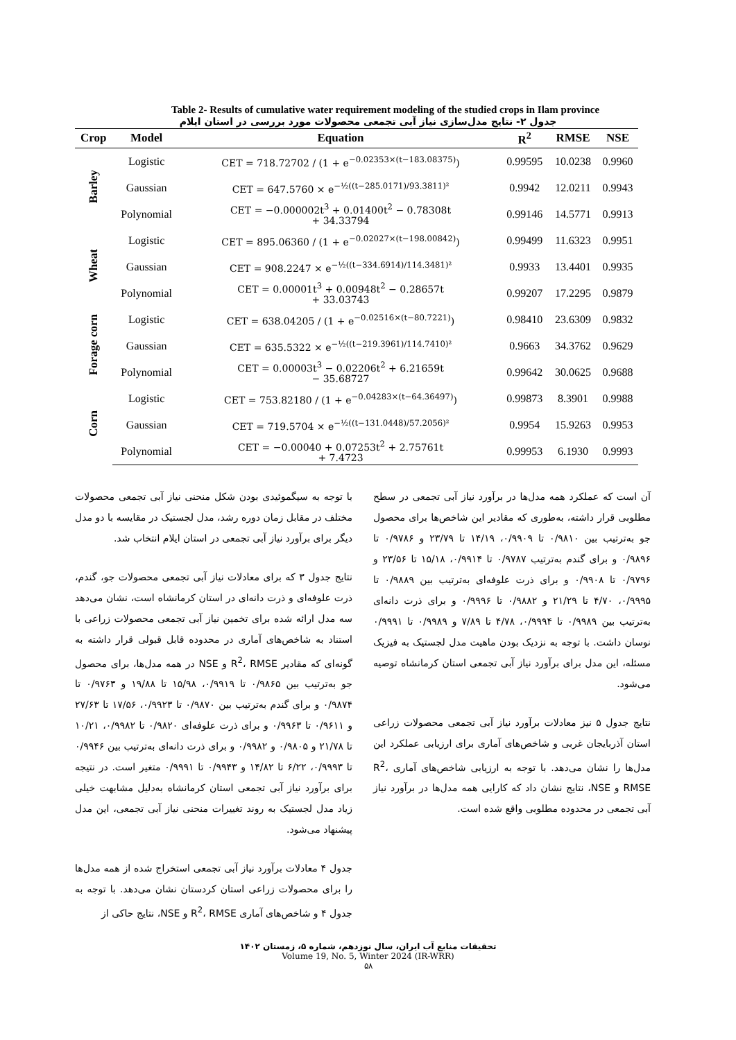Table 2- Results of cumulative water requirement modeling of the studied crops in Ilam province
جدول ۲- نتایج مدل‌سازی نیاز آبی تجمعی محصولات مورد بررسی در استان ایلام
| Crop | Model | Equation | R<sup>2</sup> | RMSE | NSE |
| --- | --- | --- | --- | --- | --- |
| Barley | Logistic | CET = 718.72702 / (1 + e<sup>−0.02353×(t−183.08375)</sup>) | 0.99595 | 10.0238 | 0.9960 |
| | Gaussian | CET = 647.5760 × e<sup>−½((t−285.0171)/93.3811)²</sup> | 0.9942 | 12.0211 | 0.9943 |
| | Polynomial | CET = −0.000002t<sup>3</sup> + 0.01400t<sup>2</sup> − 0.78308t + 34.33794 | 0.99146 | 14.5771 | 0.9913 |
| Wheat | Logistic | CET = 895.06360 / (1 + e<sup>−0.02027×(t−198.00842)</sup>) | 0.99499 | 11.6323 | 0.9951 |
| | Gaussian | CET = 908.2247 × e<sup>−½((t−334.6914)/114.3481)²</sup> | 0.9933 | 13.4401 | 0.9935 |
| | Polynomial | CET = 0.00001t<sup>3</sup> + 0.00948t<sup>2</sup> − 0.28657t + 33.03743 | 0.99207 | 17.2295 | 0.9879 |
| Forage corn | Logistic | CET = 638.04205 / (1 + e<sup>−0.02516×(t−80.7221)</sup>) | 0.98410 | 23.6309 | 0.9832 |
| | Gaussian | CET = 635.5322 × e<sup>−½((t−219.3961)/114.7410)²</sup> | 0.9663 | 34.3762 | 0.9629 |
| | Polynomial | CET = 0.00003t<sup>3</sup> − 0.02206t<sup>2</sup> + 6.21659t − 35.68727 | 0.99642 | 30.0625 | 0.9688 |
| Corn | Logistic | CET = 753.82180 / (1 + e<sup>−0.04283×(t−64.36497)</sup>) | 0.99873 | 8.3901 | 0.9988 |
| | Gaussian | CET = 719.5704 × e<sup>−½((t−131.0448)/57.2056)²</sup> | 0.9954 | 15.9263 | 0.9953 |
| | Polynomial | CET = −0.00040 + 0.07253t<sup>2</sup> + 2.75761t + 7.4723 | 0.99953 | 6.1930 | 0.9993 |
با توجه به سیگموئیدی بودن شکل منحنی نیاز آبی تجمعی محصولات مختلف در مقابل زمان دوره رشد، مدل لجستیک در مقایسه با دو مدل دیگر برای برآورد نیاز آبی تجمعی در استان ایلام انتخاب شد.
نتایج جدول ۳ که برای معادلات نیاز آبی تجمعی محصولات جو، گندم، ذرت علوفه‌ای و ذرت دانه‌ای در استان کرمانشاه است، نشان می‌دهد سه مدل ارائه شده برای تخمین نیاز آبی تجمعی محصولات زراعی با استناد به شاخص‌های آماری در محدوده قابل قبولی قرار داشته به گونه‌ای که مقادیر R<sup>2</sup>، RMSE و NSE در همه مدل‌ها، برای محصول جو به‌ترتیب بین ۰/۹۸۶۵ تا ۰/۹۹۱۹، ۱۵/۹۸ تا ۱۹/۸۸ و ۰/۹۷۶۳ تا ۰/۹۸۷۴ و برای گندم به‌ترتیب بین ۰/۹۸۷۰ تا ۰/۹۹۲۳، ۱۷/۵۶ تا ۲۷/۶۳ و ۰/۹۶۱۱ تا ۰/۹۹۶۳ و برای ذرت علوفه‌ای ۰/۹۸۲۰ تا ۰/۹۹۸۲، ۱۰/۲۱ تا ۲۱/۷۸ و ۰/۹۸۰۵ و ۰/۹۹۸۲ و برای ذرت دانه‌ای به‌ترتیب بین ۰/۹۹۴۶ تا ۰/۹۹۹۳، ۶/۲۲ تا ۱۴/۸۲ و ۰/۹۹۴۳ تا ۰/۹۹۹۱ متغیر است. در نتیجه برای برآورد نیاز آبی تجمعی استان کرمانشاه به‌دلیل مشابهت خیلی زیاد مدل لجستیک به روند تغییرات منحنی نیاز آبی تجمعی، این مدل پیشنهاد می‌شود.
جدول ۴ معادلات برآورد نیاز آبی تجمعی استخراج شده از همه مدل‌ها را برای محصولات زراعی استان کردستان نشان می‌دهد. با توجه به جدول ۴ و شاخص‌های آماری R<sup>2</sup>، RMSE و NSE، نتایج حاکی از
آن است که عملکرد همه مدل‌ها در برآورد نیاز آبی تجمعی در سطح مطلوبی قرار داشته، به‌طوری که مقادیر این شاخص‌ها برای محصول جو به‌ترتیب بین ۰/۹۸۱۰ تا ۰/۹۹۰۹، ۱۴/۱۹ تا ۲۳/۷۹ و ۰/۹۷۸۶ تا ۰/۹۸۹۶ و برای گندم به‌ترتیب ۰/۹۷۸۷ تا ۰/۹۹۱۴، ۱۵/۱۸ تا ۲۳/۵۶ و ۰/۹۷۹۶ تا ۰/۹۹۰۸ و برای ذرت علوفه‌ای به‌ترتیب بین ۰/۹۸۸۹ تا ۰/۹۹۹۵، ۴/۷۰ تا ۲۱/۲۹ و ۰/۹۸۸۲ تا ۰/۹۹۹۶ و برای ذرت دانه‌ای به‌ترتیب بین ۰/۹۹۸۹ تا ۰/۹۹۹۴، ۴/۷۸ تا ۷/۸۹ و ۰/۹۹۸۹ تا ۰/۹۹۹۱ نوسان داشت. با توجه به نزدیک بودن ماهیت مدل لجستیک به فیزیک مسئله، این مدل برای برآورد نیاز آبی تجمعی استان کرمانشاه توصیه می‌شود.
نتایج جدول ۵ نیز معادلات برآورد نیاز آبی تجمعی محصولات زراعی استان آذربایجان غربی و شاخص‌های آماری برای ارزیابی عملکرد این مدل‌ها را نشان می‌دهد. با توجه به ارزیابی شاخص‌های آماری R<sup>2</sup>، RMSE و NSE، نتایج نشان داد که کارایی همه مدل‌ها در برآورد نیاز آبی تجمعی در محدوده مطلوبی واقع شده است.
تحقیقات منابع آب ایران، سال نوزدهم، شماره ۵، زمستان ۱۴۰۲
Volume 19, No. 5, Winter 2024 (IR-WRR)
۵۸